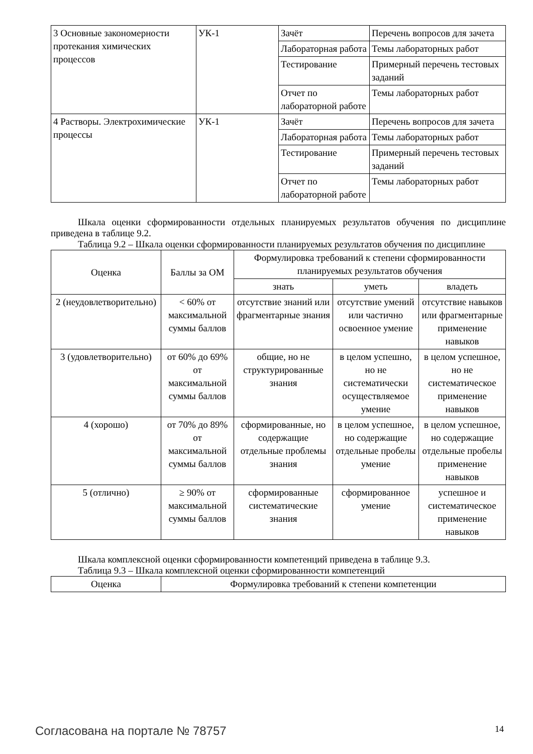| 3 Основные закономерности протекания химических процессов | УК-1 | Зачёт | Перечень вопросов для зачета |
| | | Лабораторная работа | Темы лабораторных работ |
| | | Тестирование | Примерный перечень тестовых заданий |
| | | Отчет по лабораторной работе | Темы лабораторных работ |
| 4 Растворы. Электрохимические процессы | УК-1 | Зачёт | Перечень вопросов для зачета |
| | | Лабораторная работа | Темы лабораторных работ |
| | | Тестирование | Примерный перечень тестовых заданий |
| | | Отчет по лабораторной работе | Темы лабораторных работ |
Шкала оценки сформированности отдельных планируемых результатов обучения по дисциплине приведена в таблице 9.2.
Таблица 9.2 – Шкала оценки сформированности планируемых результатов обучения по дисциплине
| Оценка | Баллы за ОМ | Формулировка требований к степени сформированности планируемых результатов обучения | | |
| --- | --- | --- | --- | --- |
| | | знать | уметь | владеть |
| 2 (неудовлетворительно) | < 60% от максимальной суммы баллов | отсутствие знаний или фрагментарные знания | отсутствие умений или частично освоенное умение | отсутствие навыков или фрагментарные применение навыков |
| 3 (удовлетворительно) | от 60% до 69% от максимальной суммы баллов | общие, но не структурированные знания | в целом успешно, но не систематически осуществляемое умение | в целом успешное, но не систематическое применение навыков |
| 4 (хорошо) | от 70% до 89% от максимальной суммы баллов | сформированные, но содержащие отдельные проблемы знания | в целом успешное, но содержащие отдельные пробелы умение | в целом успешное, но содержащие отдельные пробелы применение навыков |
| 5 (отлично) | ≥ 90% от максимальной суммы баллов | сформированные систематические знания | сформированное умение | успешное и систематическое применение навыков |
Шкала комплексной оценки сформированности компетенций приведена в таблице 9.3.
Таблица 9.3 – Шкала комплексной оценки сформированности компетенций
| Оценка | Формулировка требований к степени компетенции |
| --- | --- |
Согласована на портале № 78757 14